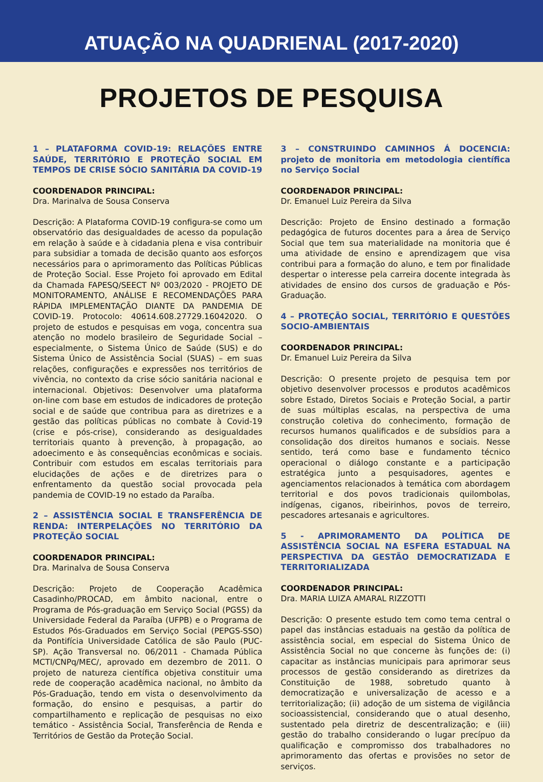ATUAÇÃO NA QUADRIENAL (2017-2020)
PROJETOS DE PESQUISA
1 – PLATAFORMA COVID-19: RELAÇÕES ENTRE SAÚDE, TERRITÓRIO E PROTEÇÃO SOCIAL EM TEMPOS DE CRISE SÓCIO SANITÁRIA DA COVID-19
COORDENADOR PRINCIPAL:
Dra. Marinalva de Sousa Conserva
Descrição: A Plataforma COVID-19 configura-se como um observatório das desigualdades de acesso da população em relação à saúde e à cidadania plena e visa contribuir para subsidiar a tomada de decisão quanto aos esforços necessários para o aprimoramento das Políticas Públicas de Proteção Social. Esse Projeto foi aprovado em Edital da Chamada FAPESQ/SEECT Nº 003/2020 - PROJETO DE MONITORAMENTO, ANÁLISE E RECOMENDAÇÕES PARA RÁPIDA IMPLEMENTAÇÃO DIANTE DA PANDEMIA DE COVID-19. Protocolo: 40614.608.27729.16042020. O projeto de estudos e pesquisas em voga, concentra sua atenção no modelo brasileiro de Seguridade Social – especialmente, o Sistema Único de Saúde (SUS) e do Sistema Único de Assistência Social (SUAS) – em suas relações, configurações e expressões nos territórios de vivência, no contexto da crise sócio sanitária nacional e internacional. Objetivos: Desenvolver uma plataforma on-line com base em estudos de indicadores de proteção social e de saúde que contribua para as diretrizes e a gestão das políticas públicas no combate à Covid-19 (crise e pós-crise), considerando as desigualdades territoriais quanto à prevenção, à propagação, ao adoecimento e às consequências econômicas e sociais. Contribuir com estudos em escalas territoriais para elucidações de ações e de diretrizes para o enfrentamento da questão social provocada pela pandemia de COVID-19 no estado da Paraíba.
2 – ASSISTÊNCIA SOCIAL E TRANSFERÊNCIA DE RENDA: INTERPELAÇÕES NO TERRITÓRIO DA PROTEÇÃO SOCIAL
COORDENADOR PRINCIPAL:
Dra. Marinalva de Sousa Conserva
Descrição: Projeto de Cooperação Acadêmica Casadinho/PROCAD, em âmbito nacional, entre o Programa de Pós-graduação em Serviço Social (PGSS) da Universidade Federal da Paraíba (UFPB) e o Programa de Estudos Pós-Graduados em Serviço Social (PEPGS-SSO) da Pontifícia Universidade Católica de são Paulo (PUC-SP). Ação Transversal no. 06/2011 - Chamada Pública MCTI/CNPq/MEC/, aprovado em dezembro de 2011. O projeto de natureza científica objetiva constituir uma rede de cooperação acadêmica nacional, no âmbito da Pós-Graduação, tendo em vista o desenvolvimento da formação, do ensino e pesquisas, a partir do compartilhamento e replicação de pesquisas no eixo temático - Assistência Social, Transferência de Renda e Territórios de Gestão da Proteção Social.
3 – CONSTRUINDO CAMINHOS Á DOCENCIA: projeto de monitoria em metodologia científica no Serviço Social
COORDENADOR PRINCIPAL:
Dr. Emanuel Luiz Pereira da Silva
Descrição: Projeto de Ensino destinado a formação pedagógica de futuros docentes para a área de Serviço Social que tem sua materialidade na monitoria que é uma atividade de ensino e aprendizagem que visa contribui para a formação do aluno, e tem por finalidade despertar o interesse pela carreira docente integrada às atividades de ensino dos cursos de graduação e Pós-Graduação.
4 – PROTEÇÃO SOCIAL, TERRITÓRIO E QUESTÕES SOCIO-AMBIENTAIS
COORDENADOR PRINCIPAL:
Dr. Emanuel Luiz Pereira da Silva
Descrição: O presente projeto de pesquisa tem por objetivo desenvolver processos e produtos acadêmicos sobre Estado, Diretos Sociais e Proteção Social, a partir de suas múltiplas escalas, na perspectiva de uma construção coletiva do conhecimento, formação de recursos humanos qualificados e de subsídios para a consolidação dos direitos humanos e sociais. Nesse sentido, terá como base e fundamento técnico operacional o diálogo constante e a participação estratégica junto a pesquisadores, agentes e agenciamentos relacionados à temática com abordagem territorial e dos povos tradicionais quilombolas, indígenas, ciganos, ribeirinhos, povos de terreiro, pescadores artesanais e agricultores.
5 - APRIMORAMENTO DA POLÍTICA DE ASSISTÊNCIA SOCIAL NA ESFERA ESTADUAL NA PERSPECTIVA DA GESTÃO DEMOCRATIZADA E TERRITORIALIZADA
COORDENADOR PRINCIPAL:
Dra. MARIA LUIZA AMARAL RIZZOTTI
Descrição: O presente estudo tem como tema central o papel das instâncias estaduais na gestão da política de assistência social, em especial do Sistema Único de Assistência Social no que concerne às funções de: (i) capacitar as instâncias municipais para aprimorar seus processos de gestão considerando as diretrizes da Constituição de 1988, sobretudo quanto à democratização e universalização de acesso e a territorialização; (ii) adoção de um sistema de vigilância socioassistencial, considerando que o atual desenho, sustentado pela diretriz de descentralização; e (iii) gestão do trabalho considerando o lugar precípuo da qualificação e compromisso dos trabalhadores no aprimoramento das ofertas e provisões no setor de serviços.